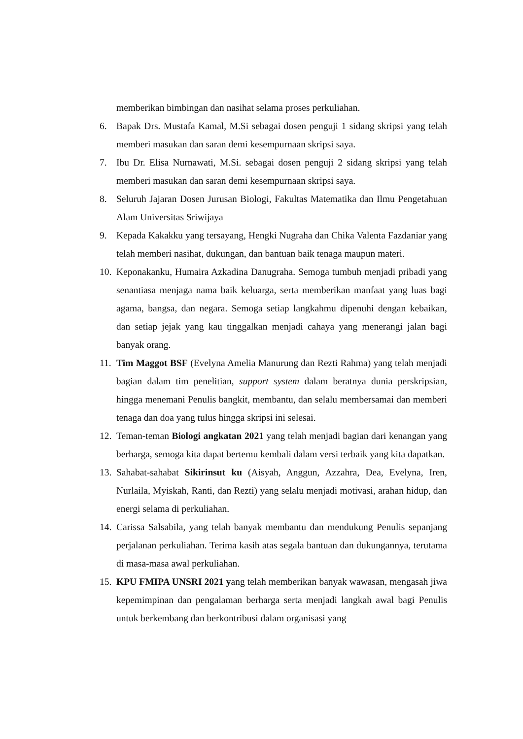memberikan bimbingan dan nasihat selama proses perkuliahan.
6. Bapak Drs. Mustafa Kamal, M.Si sebagai dosen penguji 1 sidang skripsi yang telah memberi masukan dan saran demi kesempurnaan skripsi saya.
7. Ibu Dr. Elisa Nurnawati, M.Si. sebagai dosen penguji 2 sidang skripsi yang telah memberi masukan dan saran demi kesempurnaan skripsi saya.
8. Seluruh Jajaran Dosen Jurusan Biologi, Fakultas Matematika dan Ilmu Pengetahuan Alam Universitas Sriwijaya
9. Kepada Kakakku yang tersayang, Hengki Nugraha dan Chika Valenta Fazdaniar yang telah memberi nasihat, dukungan, dan bantuan baik tenaga maupun materi.
10.
Keponakanku, Humaira Azkadina Danugraha. Semoga tumbuh menjadi pribadi yang senantiasa menjaga nama baik keluarga, serta memberikan manfaat yang luas bagi agama, bangsa, dan negara. Semoga setiap langkahmu dipenuhi dengan kebaikan, dan setiap jejak yang kau tinggalkan menjadi cahaya yang menerangi jalan bagi banyak orang.
11.
Tim Maggot BSF (Evelyna Amelia Manurung dan Rezti Rahma) yang telah menjadi bagian dalam tim penelitian, support system dalam beratnya dunia perskripsian, hingga menemani Penulis bangkit, membantu, dan selalu membersamai dan memberi tenaga dan doa yang tulus hingga skripsi ini selesai.
12.
Teman-teman Biologi angkatan 2021 yang telah menjadi bagian dari kenangan yang berharga, semoga kita dapat bertemu kembali dalam versi terbaik yang kita dapatkan.
13.
Sahabat-sahabat Sikirinsut ku (Aisyah, Anggun, Azzahra, Dea, Evelyna, Iren, Nurlaila, Myiskah, Ranti, dan Rezti) yang selalu menjadi motivasi, arahan hidup, dan energi selama di perkuliahan.
14.
Carissa Salsabila, yang telah banyak membantu dan mendukung Penulis sepanjang perjalanan perkuliahan. Terima kasih atas segala bantuan dan dukungannya, terutama di masa-masa awal perkuliahan.
15.
KPU FMIPA UNSRI 2021 yang telah memberikan banyak wawasan, mengasah jiwa kepemimpinan dan pengalaman berharga serta menjadi langkah awal bagi Penulis untuk berkembang dan berkontribusi dalam organisasi yang